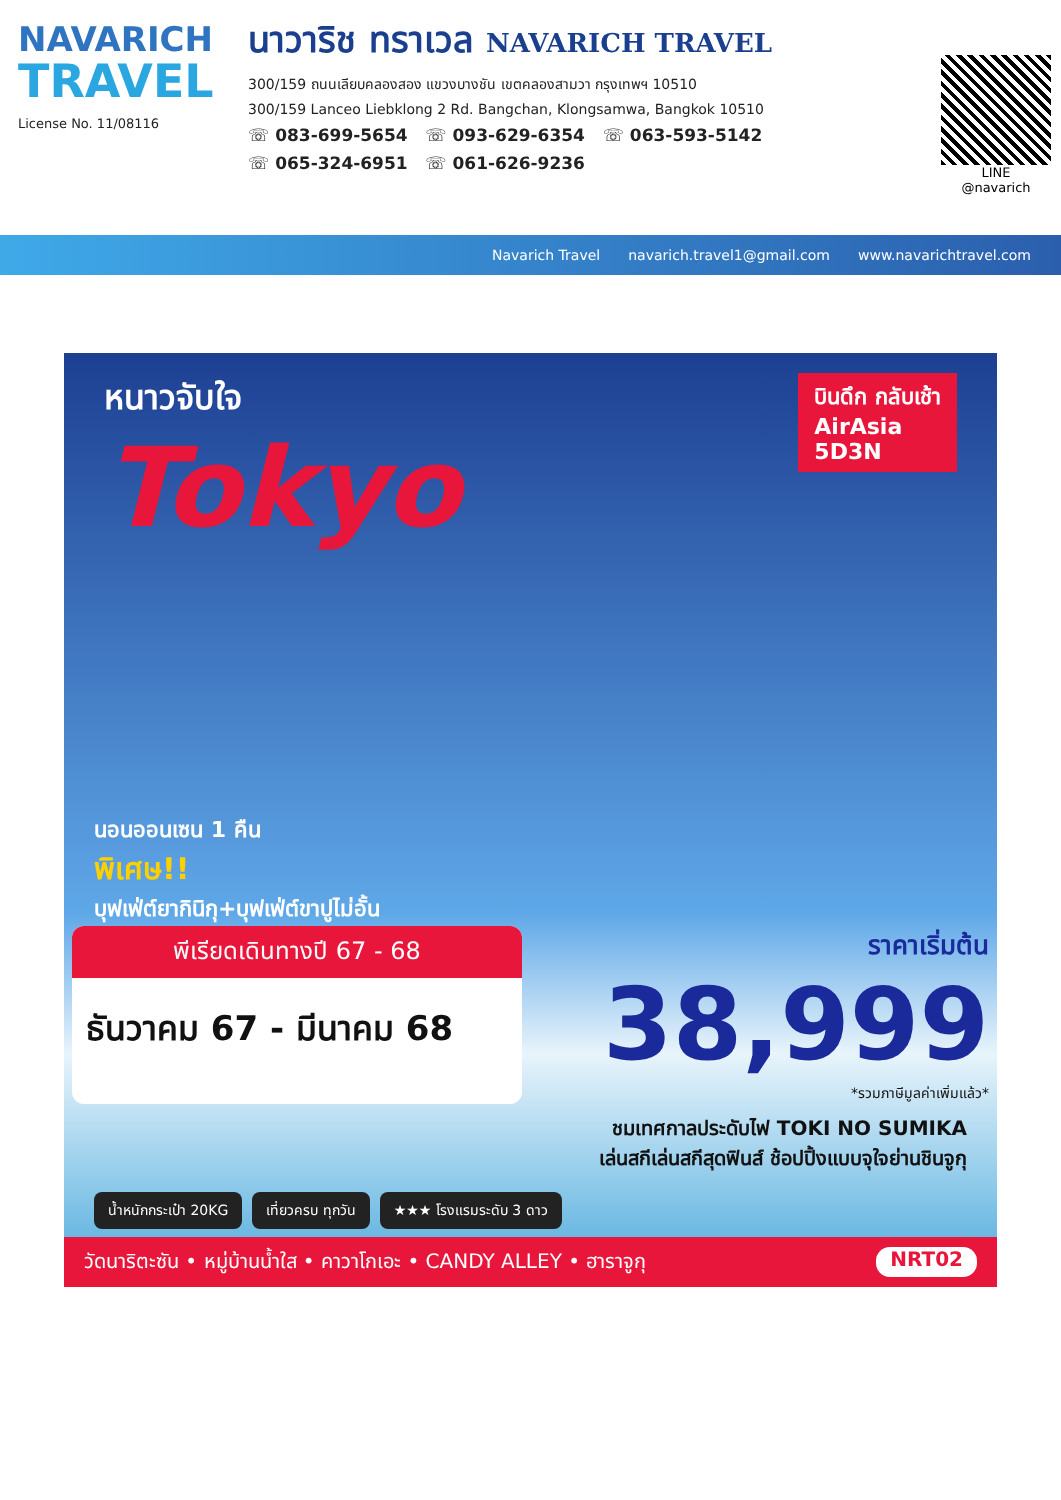NAVARICH
TRAVEL
License No. 11/08116
นาวาริช ทราเวล NAVARICH TRAVEL
300/159 ถนนเลียบคลองสอง แขวงบางชัน เขตคลองสามวา กรุงเทพฯ 10510
300/159 Lanceo Liebklong 2 Rd. Bangchan, Klongsamwa, Bangkok 10510
☏ 083-699-5654 ☏ 093-629-6354 ☏ 063-593-5142
☏ 065-324-6951 ☏ 061-626-9236
LINE
@navarich
Navarich Travel navarich.travel1@gmail.com www.navarichtravel.com
บินดึก กลับเช้า
AirAsia
5D3N
หนาวจับใจ
Tokyo
นอนออนเซน 1 คืน
พิเศษ!!
บุฟเฟ่ต์ยากินิกุ+บุฟเฟ่ต์ขาปูไม่อั้น
พีเรียดเดินทางปี 67 - 68
ธันวาคม 67 - มีนาคม 68
ราคาเริ่มต้น
38,999
*รวมภาษีมูลค่าเพิ่มแล้ว*
ชมเทศกาลประดับไฟ TOKI NO SUMIKA
เล่นสกีเล่นสกีสุดฟินส์ ช้อปปิ้งแบบจุใจย่านชินจูกุ
น้ำหนักกระเป๋า 20KG เที่ยวครบ ทุกวัน ★★★ โรงแรมระดับ 3 ดาว
วัดนาริตะซัน • หมู่บ้านน้ำใส • คาวาโกเอะ • CANDY ALLEY • ฮาราจูกุ NRT02